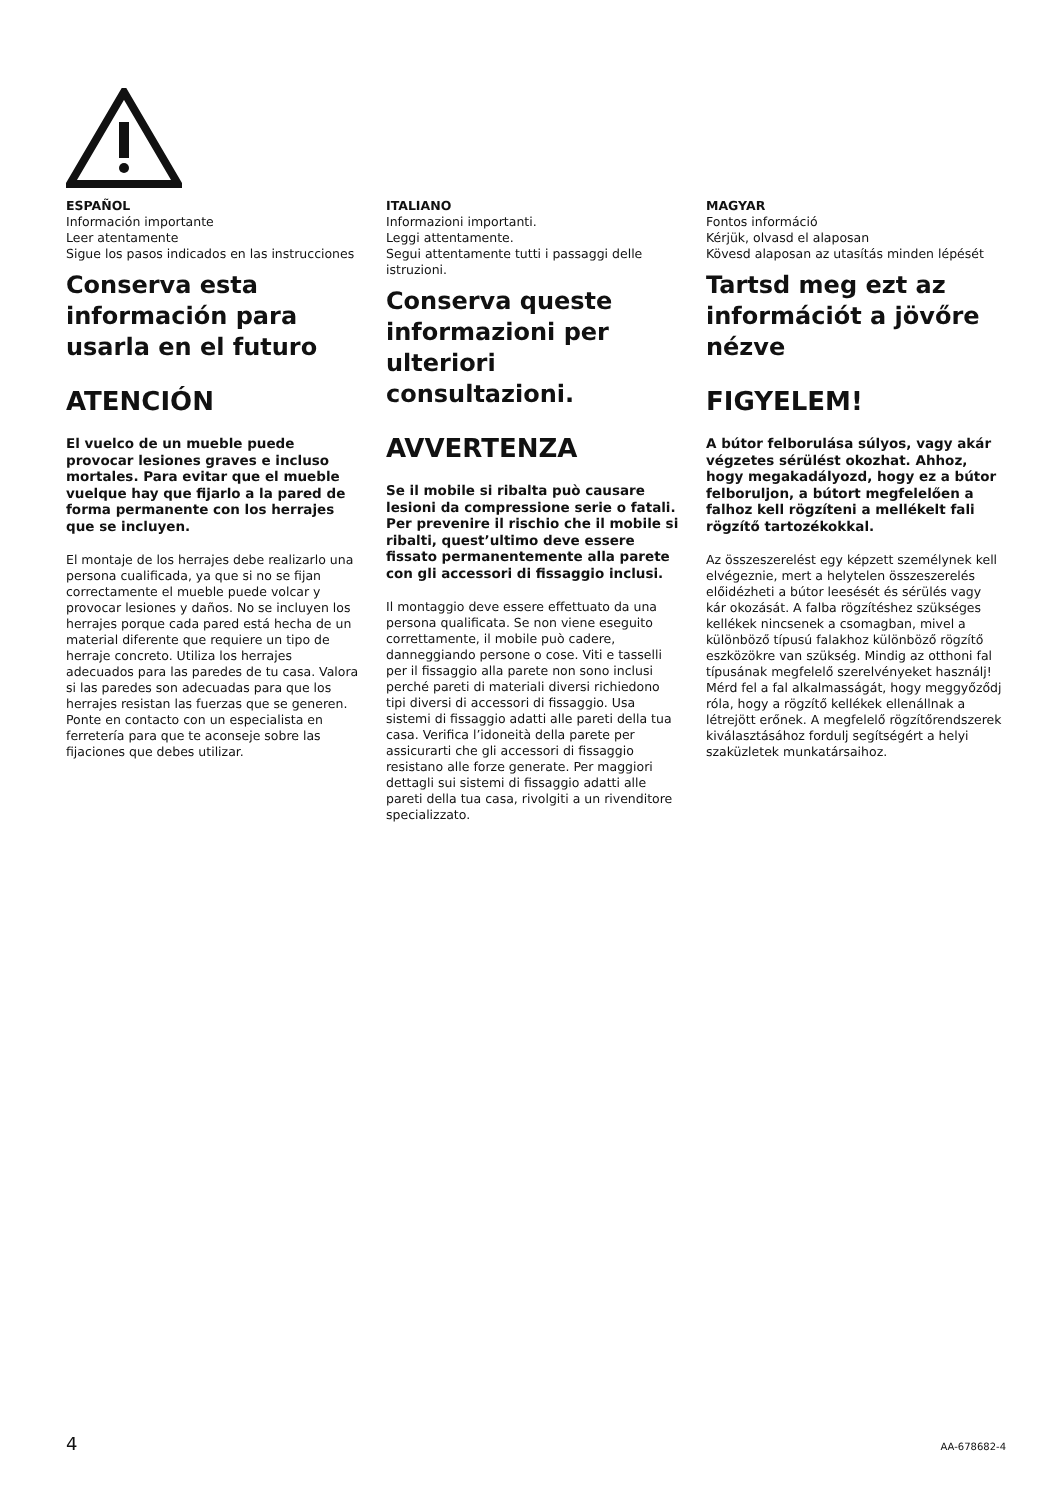ESPAÑOL
Información importante
Leer atentamente
Sigue los pasos indicados en las instrucciones
Conserva esta información para usarla en el futuro
ATENCIÓN
El vuelco de un mueble puede provocar lesiones graves e incluso mortales. Para evitar que el mueble vuelque hay que fijarlo a la pared de forma permanente con los herrajes que se incluyen.
El montaje de los herrajes debe realizarlo una persona cualificada, ya que si no se fijan correctamente el mueble puede volcar y provocar lesiones y daños. No se incluyen los herrajes porque cada pared está hecha de un material diferente que requiere un tipo de herraje concreto. Utiliza los herrajes adecuados para las paredes de tu casa. Valora si las paredes son adecuadas para que los herrajes resistan las fuerzas que se generen. Ponte en contacto con un especialista en ferretería para que te aconseje sobre las fijaciones que debes utilizar.
ITALIANO
Informazioni importanti.
Leggi attentamente.
Segui attentamente tutti i passaggi delle istruzioni.
Conserva queste informazioni per ulteriori consultazioni.
AVVERTENZA
Se il mobile si ribalta può causare lesioni da compressione serie o fatali. Per prevenire il rischio che il mobile si ribalti, quest’ultimo deve essere fissato permanentemente alla parete con gli accessori di fissaggio inclusi.
Il montaggio deve essere effettuato da una persona qualificata. Se non viene eseguito correttamente, il mobile può cadere, danneggiando persone o cose. Viti e tasselli per il fissaggio alla parete non sono inclusi perché pareti di materiali diversi richiedono tipi diversi di accessori di fissaggio. Usa sistemi di fissaggio adatti alle pareti della tua casa. Verifica l’idoneità della parete per assicurarti che gli accessori di fissaggio resistano alle forze generate. Per maggiori dettagli sui sistemi di fissaggio adatti alle pareti della tua casa, rivolgiti a un rivenditore specializzato.
MAGYAR
Fontos információ
Kérjük, olvasd el alaposan
Kövesd alaposan az utasítás minden lépését
Tartsd meg ezt az információt a jövőre nézve
FIGYELEM!
A bútor felborulása súlyos, vagy akár végzetes sérülést okozhat. Ahhoz, hogy megakadályozd, hogy ez a bútor felboruljon, a bútort megfelelően a falhoz kell rögzíteni a mellékelt fali rögzítő tartozékokkal.
Az összeszerelést egy képzett személynek kell elvégeznie, mert a helytelen összeszerelés előidézheti a bútor leesését és sérülés vagy kár okozását. A falba rögzítéshez szükséges kellékek nincsenek a csomagban, mivel a különböző típusú falakhoz különböző rögzítő eszközökre van szükség. Mindig az otthoni fal típusának megfelelő szerelvényeket használj! Mérd fel a fal alkalmasságát, hogy meggyőződj róla, hogy a rögzítő kellékek ellenállnak a létrejött erőnek. A megfelelő rögzítőrendszerek kiválasztásához fordulj segítségért a helyi szaküzletek munkatársaihoz.
4 AA-678682-4